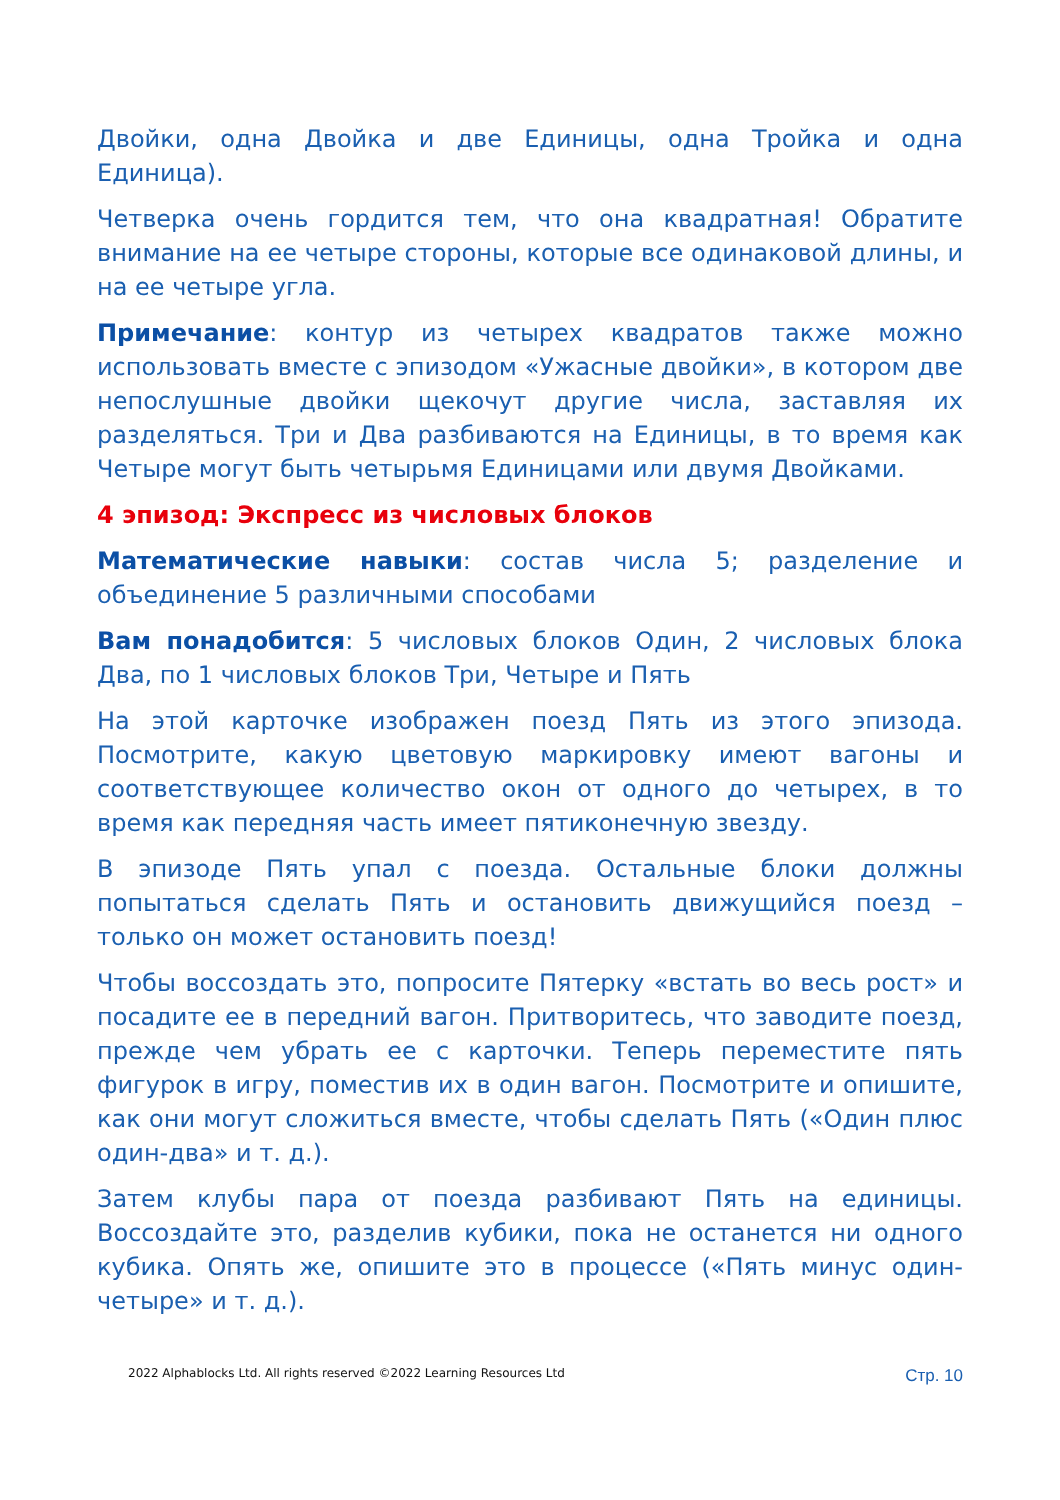Двойки, одна Двойка и две Единицы, одна Тройка и одна Единица).
Четверка очень гордится тем, что она квадратная! Обратите внимание на ее четыре стороны, которые все одинаковой длины, и на ее четыре угла.
Примечание: контур из четырех квадратов также можно использовать вместе с эпизодом «Ужасные двойки», в котором две непослушные двойки щекочут другие числа, заставляя их разделяться. Три и Два разбиваются на Единицы, в то время как Четыре могут быть четырьмя Единицами или двумя Двойками.
4 эпизод: Экспресс из числовых блоков
Математические навыки: состав числа 5; разделение и объединение 5 различными способами
Вам понадобится: 5 числовых блоков Один, 2 числовых блока Два, по 1 числовых блоков Три, Четыре и Пять
На этой карточке изображен поезд Пять из этого эпизода. Посмотрите, какую цветовую маркировку имеют вагоны и соответствующее количество окон от одного до четырех, в то время как передняя часть имеет пятиконечную звезду.
В эпизоде Пять упал с поезда. Остальные блоки должны попытаться сделать Пять и остановить движущийся поезд – только он может остановить поезд!
Чтобы воссоздать это, попросите Пятерку «встать во весь рост» и посадите ее в передний вагон. Притворитесь, что заводите поезд, прежде чем убрать ее с карточки. Теперь переместите пять фигурок в игру, поместив их в один вагон. Посмотрите и опишите, как они могут сложиться вместе, чтобы сделать Пять («Один плюс один-два» и т. д.).
Затем клубы пара от поезда разбивают Пять на единицы. Воссоздайте это, разделив кубики, пока не останется ни одного кубика. Опять же, опишите это в процессе («Пять минус один-четыре» и т. д.).
2022 Alphablocks Ltd. All rights reserved ©2022 Learning Resources Ltd Стр. 10